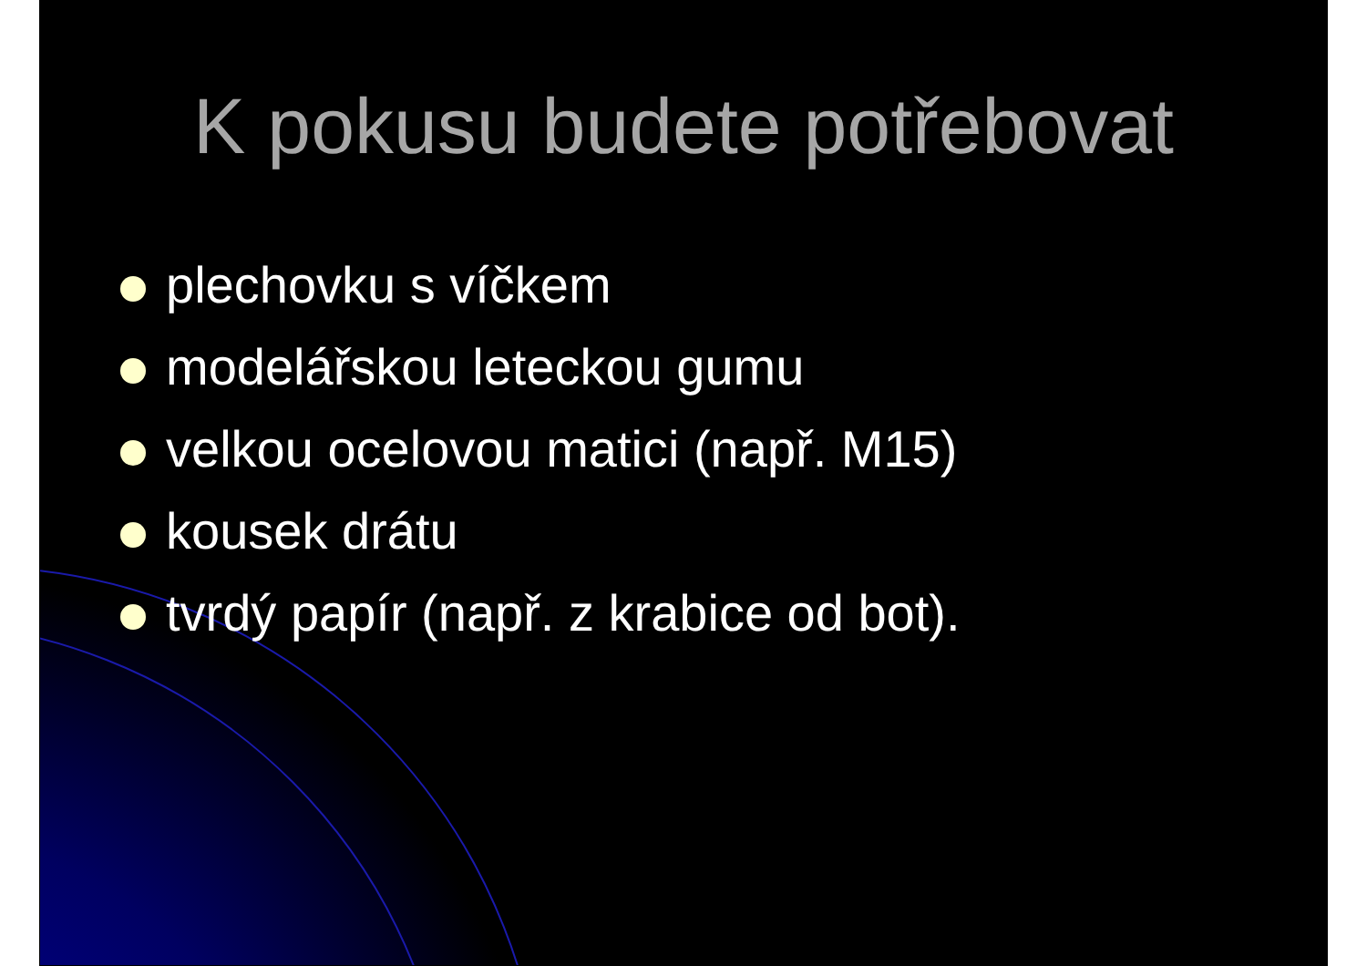K pokusu budete potřebovat
plechovku s víčkem
modelářskou leteckou gumu
velkou ocelovou matici (např. M15)
kousek drátu
tvrdý papír (např. z krabice od bot).